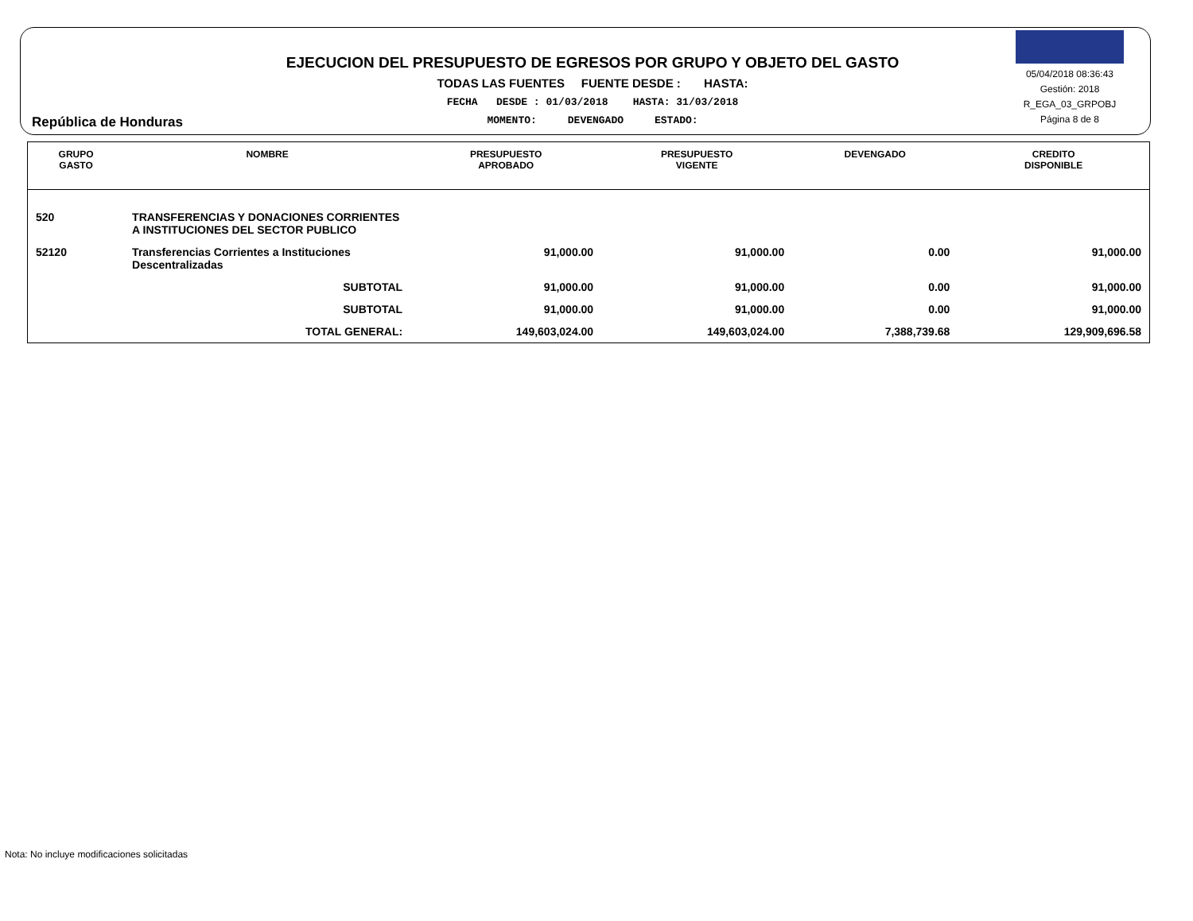República de Honduras
EJECUCION DEL PRESUPUESTO DE EGRESOS POR GRUPO Y OBJETO DEL GASTO
TODAS LAS FUENTES FUENTE DESDE : HASTA:
FECHA DESDE : 01/03/2018 HASTA: 31/03/2018
MOMENTO: DEVENGADO ESTADO:
05/04/2018 08:36:43
Gestión: 2018
R_EGA_03_GRPOBJ
Página 8 de 8
| GRUPO GASTO | NOMBRE | PRESUPUESTO APROBADO | PRESUPUESTO VIGENTE | DEVENGADO | CREDITO DISPONIBLE |
| --- | --- | --- | --- | --- | --- |
| 520 | TRANSFERENCIAS Y DONACIONES CORRIENTES A INSTITUCIONES DEL SECTOR PUBLICO | | | | |
| 52120 | Transferencias Corrientes a Instituciones Descentralizadas | 91,000.00 | 91,000.00 | 0.00 | 91,000.00 |
| | SUBTOTAL | 91,000.00 | 91,000.00 | 0.00 | 91,000.00 |
| | SUBTOTAL | 91,000.00 | 91,000.00 | 0.00 | 91,000.00 |
| | TOTAL GENERAL: | 149,603,024.00 | 149,603,024.00 | 7,388,739.68 | 129,909,696.58 |
Nota: No incluye modificaciones solicitadas